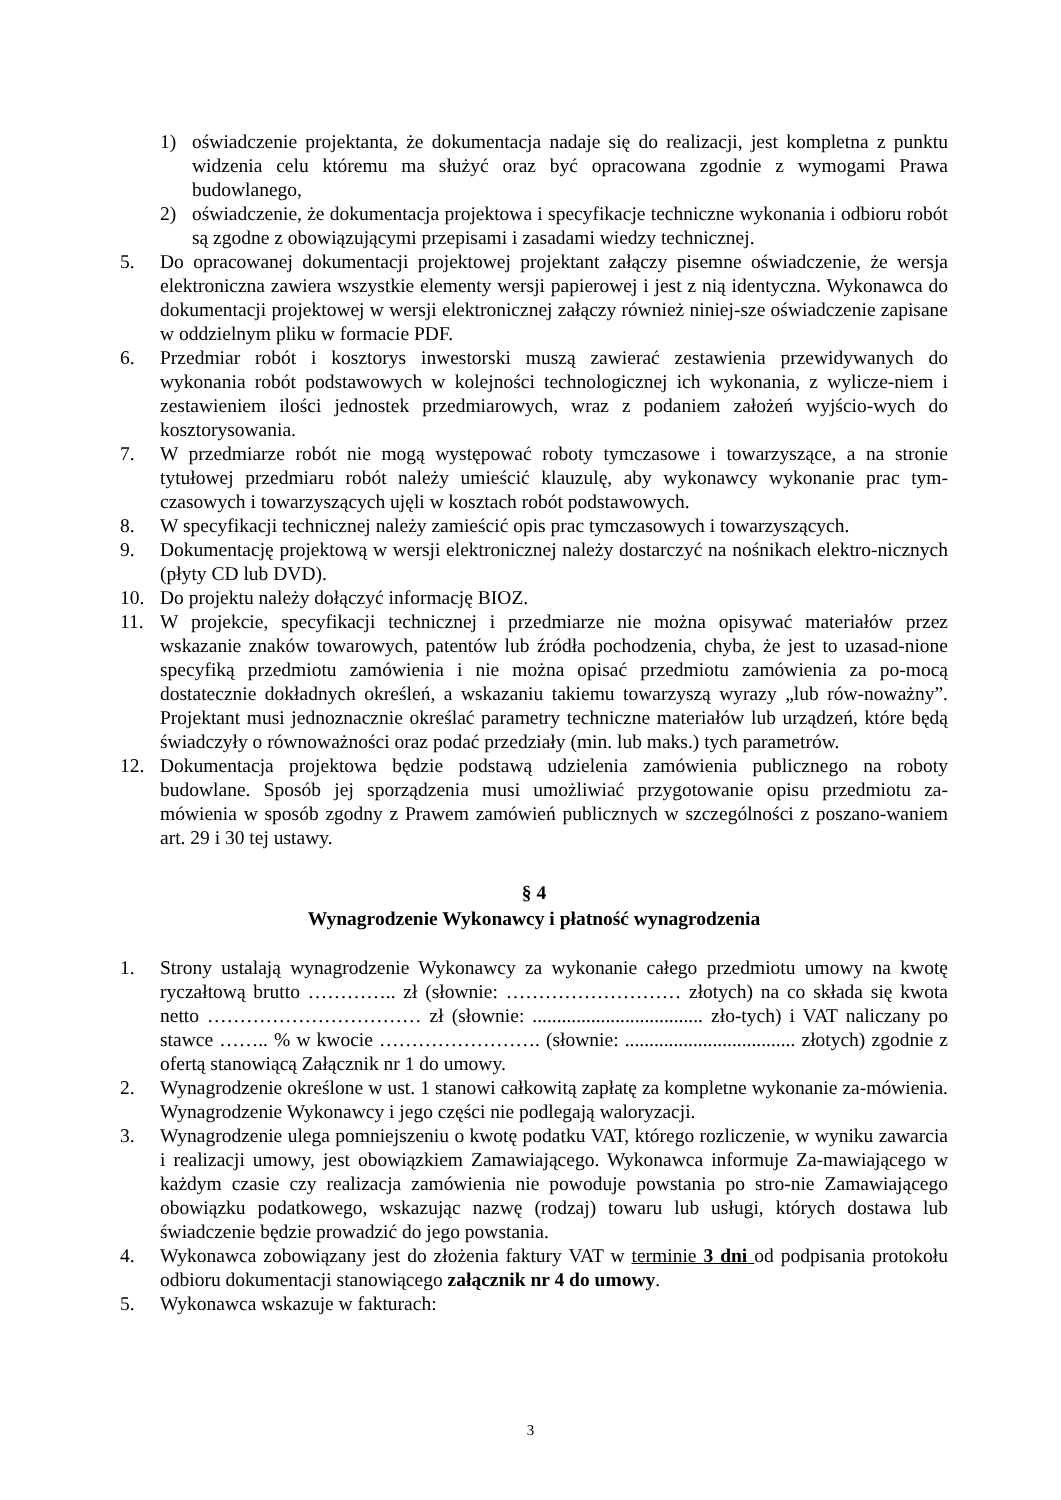1) oświadczenie projektanta, że dokumentacja nadaje się do realizacji, jest kompletna z punktu widzenia celu któremu ma służyć oraz być opracowana zgodnie z wymogami Prawa budowlanego,
2) oświadczenie, że dokumentacja projektowa i specyfikacje techniczne wykonania i odbioru robót są zgodne z obowiązującymi przepisami i zasadami wiedzy technicznej.
5. Do opracowanej dokumentacji projektowej projektant załączy pisemne oświadczenie, że wersja elektroniczna zawiera wszystkie elementy wersji papierowej i jest z nią identyczna. Wykonawca do dokumentacji projektowej w wersji elektronicznej załączy również niniej-sze oświadczenie zapisane w oddzielnym pliku w formacie PDF.
6. Przedmiar robót i kosztorys inwestorski muszą zawierać zestawienia przewidywanych do wykonania robót podstawowych w kolejności technologicznej ich wykonania, z wylicze-niem i zestawieniem ilości jednostek przedmiarowych, wraz z podaniem założeń wyjścio-wych do kosztorysowania.
7. W przedmiarze robót nie mogą występować roboty tymczasowe i towarzyszące, a na stronie tytułowej przedmiaru robót należy umieścić klauzulę, aby wykonawcy wykonanie prac tym-czasowych i towarzyszących ujęli w kosztach robót podstawowych.
8. W specyfikacji technicznej należy zamieścić opis prac tymczasowych i towarzyszących.
9. Dokumentację projektową w wersji elektronicznej należy dostarczyć na nośnikach elektro-nicznych (płyty CD lub DVD).
10. Do projektu należy dołączyć informację BIOZ.
11. W projekcie, specyfikacji technicznej i przedmiarze nie można opisywać materiałów przez wskazanie znaków towarowych, patentów lub źródła pochodzenia, chyba, że jest to uzasad-nione specyfiką przedmiotu zamówienia i nie można opisać przedmiotu zamówienia za po-mocą dostatecznie dokładnych określeń, a wskazaniu takiemu towarzyszą wyrazy „lub rów-noważny”. Projektant musi jednoznacznie określać parametry techniczne materiałów lub urządzeń, które będą świadczyły o równoważności oraz podać przedziały (min. lub maks.) tych parametrów.
12. Dokumentacja projektowa będzie podstawą udzielenia zamówienia publicznego na roboty budowlane. Sposób jej sporządzenia musi umożliwiać przygotowanie opisu przedmiotu za-mówienia w sposób zgodny z Prawem zamówień publicznych w szczególności z poszano-waniem art. 29 i 30 tej ustawy.
§ 4
Wynagrodzenie Wykonawcy i płatność wynagrodzenia
1. Strony ustalają wynagrodzenie Wykonawcy za wykonanie całego przedmiotu umowy na kwotę ryczałtową brutto ………….. zł (słownie: ……………………… złotych) na co składa się kwota netto …………………………… zł (słownie: ................................... zło-tych) i VAT naliczany po stawce …….. % w kwocie ……………………. (słownie: ................................... złotych) zgodnie z ofertą stanowiącą Załącznik nr 1 do umowy.
2. Wynagrodzenie określone w ust. 1 stanowi całkowitą zapłatę za kompletne wykonanie za-mówienia. Wynagrodzenie Wykonawcy i jego części nie podlegają waloryzacji.
3. Wynagrodzenie ulega pomniejszeniu o kwotę podatku VAT, którego rozliczenie, w wyniku zawarcia i realizacji umowy, jest obowiązkiem Zamawiającego. Wykonawca informuje Za-mawiającego w każdym czasie czy realizacja zamówienia nie powoduje powstania po stro-nie Zamawiającego obowiązku podatkowego, wskazując nazwę (rodzaj) towaru lub usługi, których dostawa lub świadczenie będzie prowadzić do jego powstania.
4. Wykonawca zobowiązany jest do złożenia faktury VAT w terminie 3 dni od podpisania protokołu odbioru dokumentacji stanowiącego załącznik nr 4 do umowy.
5. Wykonawca wskazuje w fakturach:
3